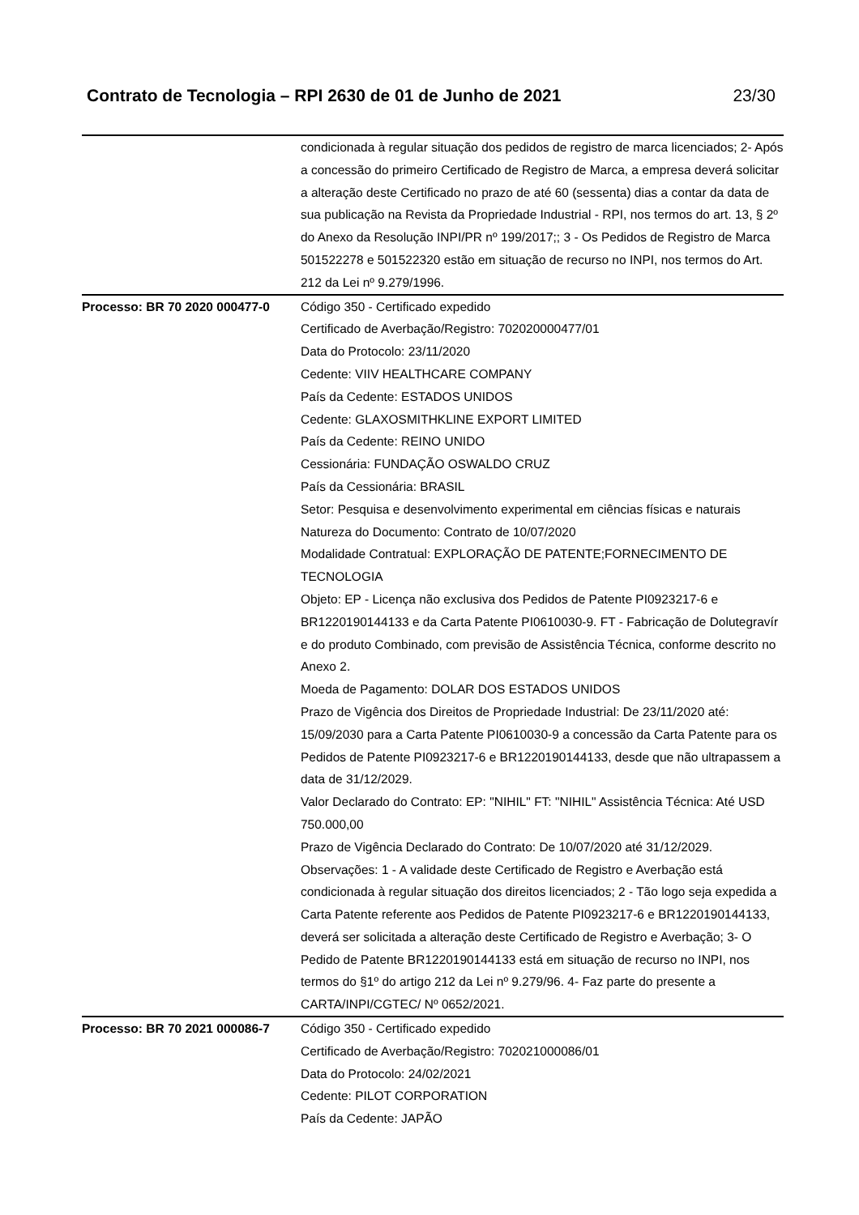Contrato de Tecnologia – RPI 2630 de 01 de Junho de 2021 23/30
| | condicionada à regular situação dos pedidos de registro de marca licenciados; 2- Após a concessão do primeiro Certificado de Registro de Marca, a empresa deverá solicitar a alteração deste Certificado no prazo de até 60 (sessenta) dias a contar da data de sua publicação na Revista da Propriedade Industrial - RPI, nos termos do art. 13, § 2º do Anexo da Resolução INPI/PR nº 199/2017;; 3 - Os Pedidos de Registro de Marca 501522278 e 501522320 estão em situação de recurso no INPI, nos termos do Art. 212 da Lei nº 9.279/1996. |
| Processo: BR 70 2020 000477-0 | Código 350 - Certificado expedido Certificado de Averbação/Registro: 702020000477/01 Data do Protocolo: 23/11/2020 Cedente: VIIV HEALTHCARE COMPANY País da Cedente: ESTADOS UNIDOS Cedente: GLAXOSMITHKLINE EXPORT LIMITED País da Cedente: REINO UNIDO Cessionária: FUNDAÇÃO OSWALDO CRUZ País da Cessionária: BRASIL Setor: Pesquisa e desenvolvimento experimental em ciências físicas e naturais Natureza do Documento: Contrato de 10/07/2020 Modalidade Contratual: EXPLORAÇÃO DE PATENTE;FORNECIMENTO DE TECNOLOGIA Objeto: EP - Licença não exclusiva dos Pedidos de Patente PI0923217-6 e BR1220190144133 e da Carta Patente PI0610030-9. FT - Fabricação de Dolutegravír e do produto Combinado, com previsão de Assistência Técnica, conforme descrito no Anexo 2. Moeda de Pagamento: DOLAR DOS ESTADOS UNIDOS Prazo de Vigência dos Direitos de Propriedade Industrial: De 23/11/2020 até: 15/09/2030 para a Carta Patente PI0610030-9 a concessão da Carta Patente para os Pedidos de Patente PI0923217-6 e BR1220190144133, desde que não ultrapassem a data de 31/12/2029. Valor Declarado do Contrato: EP: "NIHIL" FT: "NIHIL" Assistência Técnica: Até USD 750.000,00 Prazo de Vigência Declarado do Contrato: De 10/07/2020 até 31/12/2029. Observações: 1 - A validade deste Certificado de Registro e Averbação está condicionada à regular situação dos direitos licenciados; 2 - Tão logo seja expedida a Carta Patente referente aos Pedidos de Patente PI0923217-6 e BR1220190144133, deverá ser solicitada a alteração deste Certificado de Registro e Averbação; 3- O Pedido de Patente BR1220190144133 está em situação de recurso no INPI, nos termos do §1º do artigo 212 da Lei nº 9.279/96. 4- Faz parte do presente a CARTA/INPI/CGTEC/ Nº 0652/2021. |
| Processo: BR 70 2021 000086-7 | Código 350 - Certificado expedido Certificado de Averbação/Registro: 702021000086/01 Data do Protocolo: 24/02/2021 Cedente: PILOT CORPORATION País da Cedente: JAPÃO |